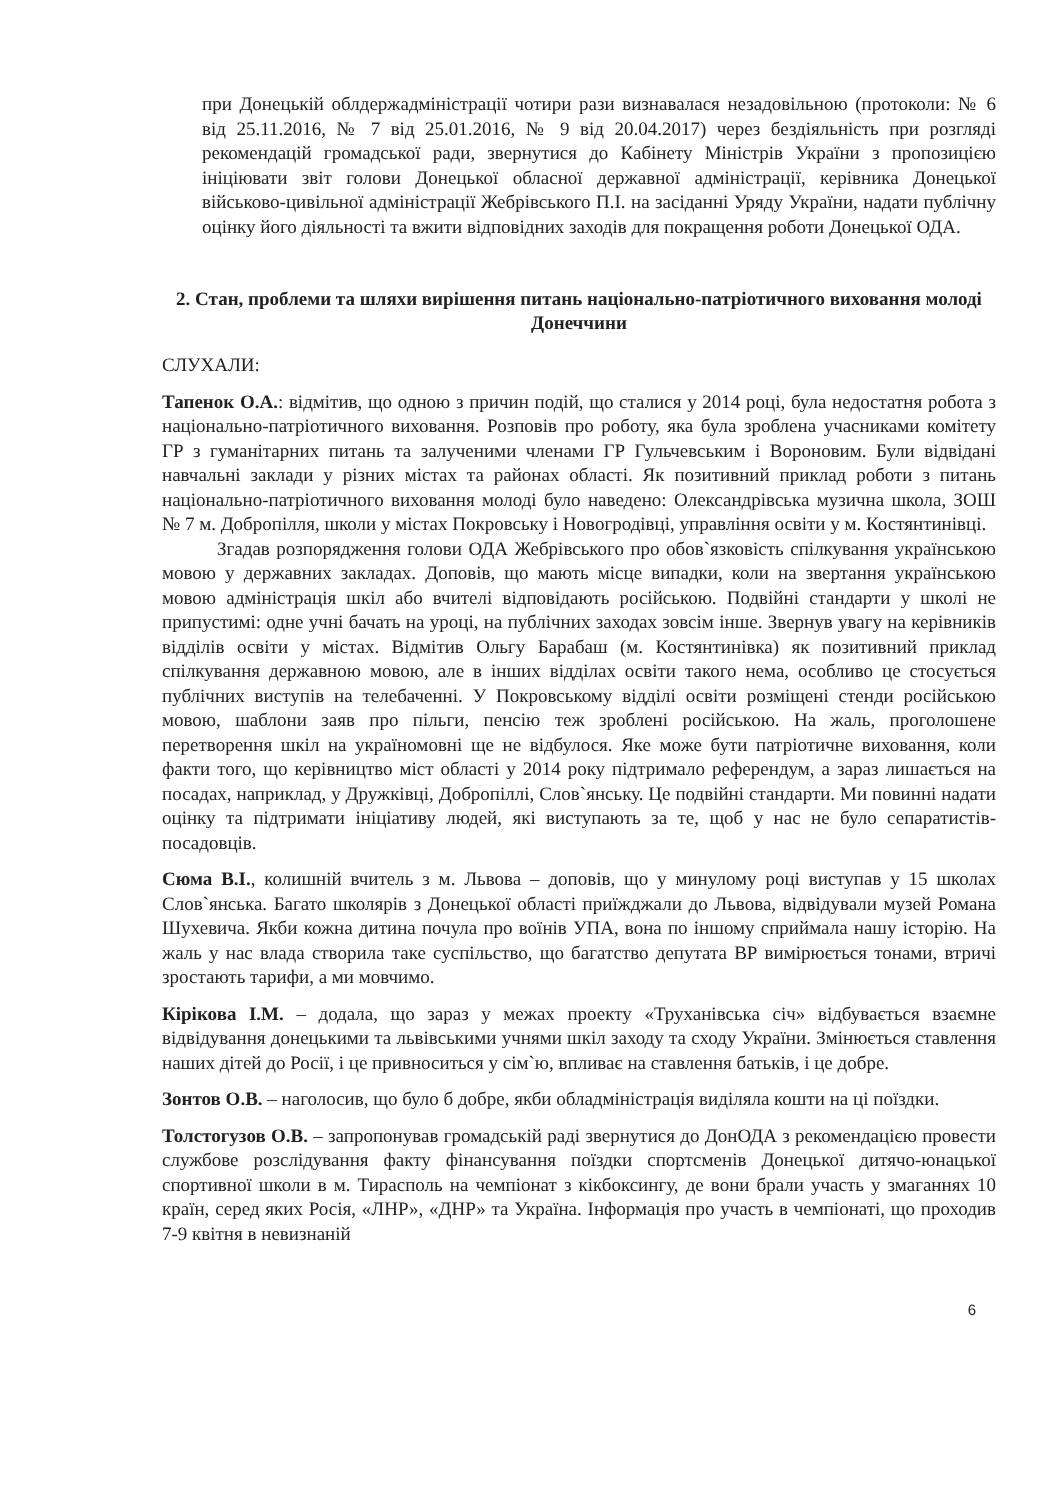при Донецькій облдержадміністрації чотири рази визнавалася незадовільною (протоколи: № 6 від 25.11.2016, № 7 від 25.01.2016, № 9 від 20.04.2017) через бездіяльність при розгляді рекомендацій громадської ради, звернутися до Кабінету Міністрів України з пропозицією ініціювати звіт голови Донецької обласної державної адміністрації, керівника Донецької військово-цивільної адміністрації Жебрівського П.І. на засіданні Уряду України, надати публічну оцінку його діяльності та вжити відповідних заходів для покращення роботи Донецької ОДА.
2. Стан, проблеми та шляхи вирішення питань національно-патріотичного виховання молоді Донеччини
СЛУХАЛИ:
Тапенок О.А.: відмітив, що одною з причин подій, що сталися у 2014 році, була недостатня робота з національно-патріотичного виховання. Розповів про роботу, яка була зроблена учасниками комітету ГР з гуманітарних питань та залученими членами ГР Гульчевським і Вороновим. Були відвідані навчальні заклади у різних містах та районах області. Як позитивний приклад роботи з питань національно-патріотичного виховання молоді було наведено: Олександрівська музична школа, ЗОШ № 7 м. Добропілля, школи у містах Покровську і Новогродівці, управління освіти у м. Костянтинівці.
Згадав розпорядження голови ОДА Жебрівського про обов`язковість спілкування українською мовою у державних закладах. Доповів, що мають місце випадки, коли на звертання українською мовою адміністрація шкіл або вчителі відповідають російською. Подвійні стандарти у школі не припустимі: одне учні бачать на уроці, на публічних заходах зовсім інше. Звернув увагу на керівників відділів освіти у містах. Відмітив Ольгу Барабаш (м. Костянтинівка) як позитивний приклад спілкування державною мовою, але в інших відділах освіти такого нема, особливо це стосується публічних виступів на телебаченні. У Покровському відділі освіти розміщені стенди російською мовою, шаблони заяв про пільги, пенсію теж зроблені російською. На жаль, проголошене перетворення шкіл на україномовні ще не відбулося. Яке може бути патріотичне виховання, коли факти того, що керівництво міст області у 2014 року підтримало референдум, а зараз лишається на посадах, наприклад, у Дружківці, Добропіллі, Слов`янську. Це подвійні стандарти. Ми повинні надати оцінку та підтримати ініціативу людей, які виступають за те, щоб у нас не було сепаратистів-посадовців.
Сюма В.І., колишній вчитель з м. Львова – доповів, що у минулому році виступав у 15 школах Слов`янська. Багато школярів з Донецької області приїжджали до Львова, відвідували музей Романа Шухевича. Якби кожна дитина почула про воїнів УПА, вона по іншому сприймала нашу історію. На жаль у нас влада створила таке суспільство, що багатство депутата ВР вимірюється тонами, втричі зростають тарифи, а ми мовчимо.
Кірікова І.М. – додала, що зараз у межах проекту «Труханівська січ» відбувається взаємне відвідування донецькими та львівськими учнями шкіл заходу та сходу України. Змінюється ставлення наших дітей до Росії, і це привноситься у сім`ю, впливає на ставлення батьків, і це добре.
Зонтов О.В. – наголосив, що було б добре, якби обладміністрація виділяла кошти на ці поїздки.
Толстогузов О.В. – запропонував громадській раді звернутися до ДонОДА з рекомендацією провести службове розслідування факту фінансування поїздки спортсменів Донецької дитячо-юнацької спортивної школи в м. Тирасполь на чемпіонат з кікбоксингу, де вони брали участь у змаганнях 10 країн, серед яких Росія, «ЛНР», «ДНР» та Україна. Інформація про участь в чемпіонаті, що проходив 7-9 квітня в невизнаній
6